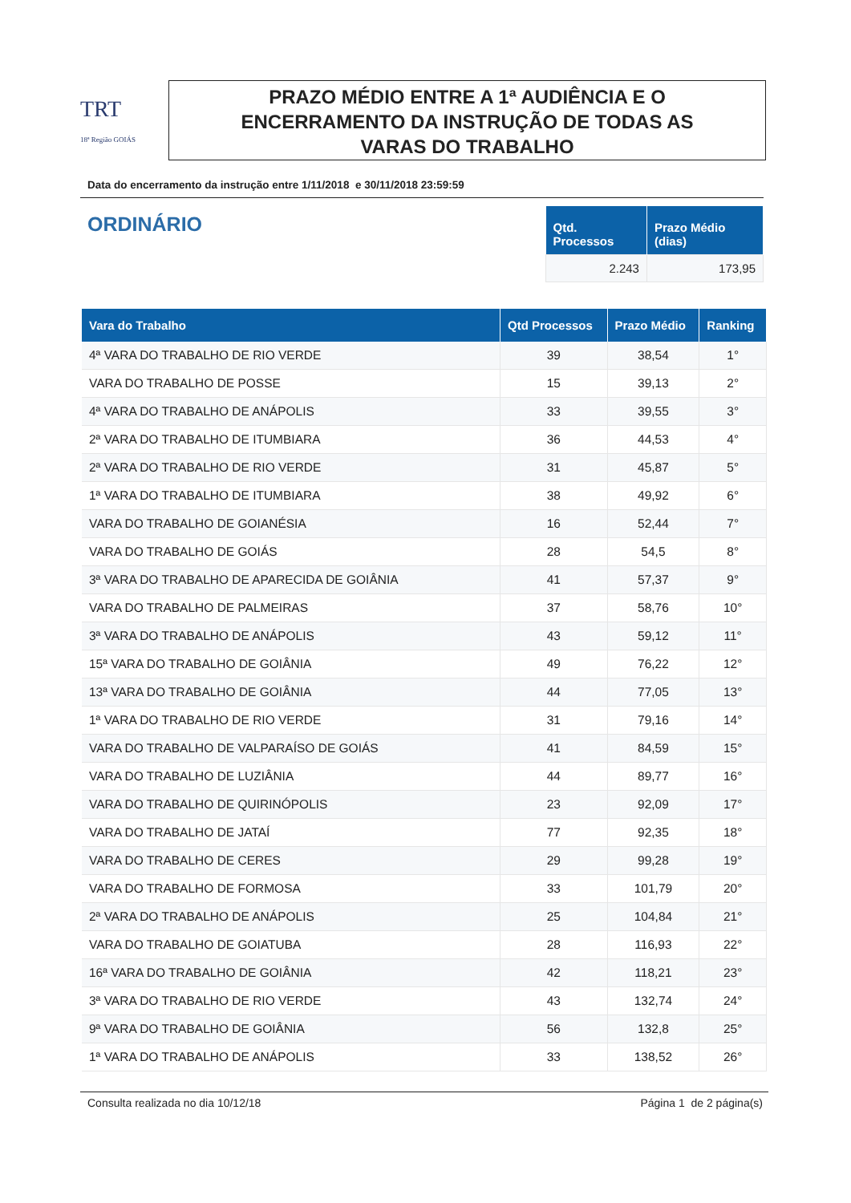TRT
18ª Região GOIÁS
PRAZO MÉDIO ENTRE A 1ª AUDIÊNCIA E O
ENCERRAMENTO DA INSTRUÇÃO DE TODAS AS
VARAS DO TRABALHO
Data do encerramento da instrução entre 1/11/2018 e 30/11/2018 23:59:59
ORDINÁRIO
| Qtd. Processos | Prazo Médio (dias) |
| --- | --- |
| 2.243 | 173,95 |
| Vara do Trabalho | Qtd Processos | Prazo Médio | Ranking |
| --- | --- | --- | --- |
| 4ª VARA DO TRABALHO DE RIO VERDE | 39 | 38,54 | 1° |
| VARA DO TRABALHO DE POSSE | 15 | 39,13 | 2° |
| 4ª VARA DO TRABALHO DE ANÁPOLIS | 33 | 39,55 | 3° |
| 2ª VARA DO TRABALHO DE ITUMBIARA | 36 | 44,53 | 4° |
| 2ª VARA DO TRABALHO DE RIO VERDE | 31 | 45,87 | 5° |
| 1ª VARA DO TRABALHO DE ITUMBIARA | 38 | 49,92 | 6° |
| VARA DO TRABALHO DE GOIANÉSIA | 16 | 52,44 | 7° |
| VARA DO TRABALHO DE GOIÁS | 28 | 54,5 | 8° |
| 3ª VARA DO TRABALHO DE APARECIDA DE GOIÂNIA | 41 | 57,37 | 9° |
| VARA DO TRABALHO DE PALMEIRAS | 37 | 58,76 | 10° |
| 3ª VARA DO TRABALHO DE ANÁPOLIS | 43 | 59,12 | 11° |
| 15ª VARA DO TRABALHO DE GOIÂNIA | 49 | 76,22 | 12° |
| 13ª VARA DO TRABALHO DE GOIÂNIA | 44 | 77,05 | 13° |
| 1ª VARA DO TRABALHO DE RIO VERDE | 31 | 79,16 | 14° |
| VARA DO TRABALHO DE VALPARAÍSO DE GOIÁS | 41 | 84,59 | 15° |
| VARA DO TRABALHO DE LUZIÂNIA | 44 | 89,77 | 16° |
| VARA DO TRABALHO DE QUIRINÓPOLIS | 23 | 92,09 | 17° |
| VARA DO TRABALHO DE JATAÍ | 77 | 92,35 | 18° |
| VARA DO TRABALHO DE CERES | 29 | 99,28 | 19° |
| VARA DO TRABALHO DE FORMOSA | 33 | 101,79 | 20° |
| 2ª VARA DO TRABALHO DE ANÁPOLIS | 25 | 104,84 | 21° |
| VARA DO TRABALHO DE GOIATUBA | 28 | 116,93 | 22° |
| 16ª VARA DO TRABALHO DE GOIÂNIA | 42 | 118,21 | 23° |
| 3ª VARA DO TRABALHO DE RIO VERDE | 43 | 132,74 | 24° |
| 9ª VARA DO TRABALHO DE GOIÂNIA | 56 | 132,8 | 25° |
| 1ª VARA DO TRABALHO DE ANÁPOLIS | 33 | 138,52 | 26° |
Consulta realizada no dia 10/12/18 Página 1 de 2 página(s)